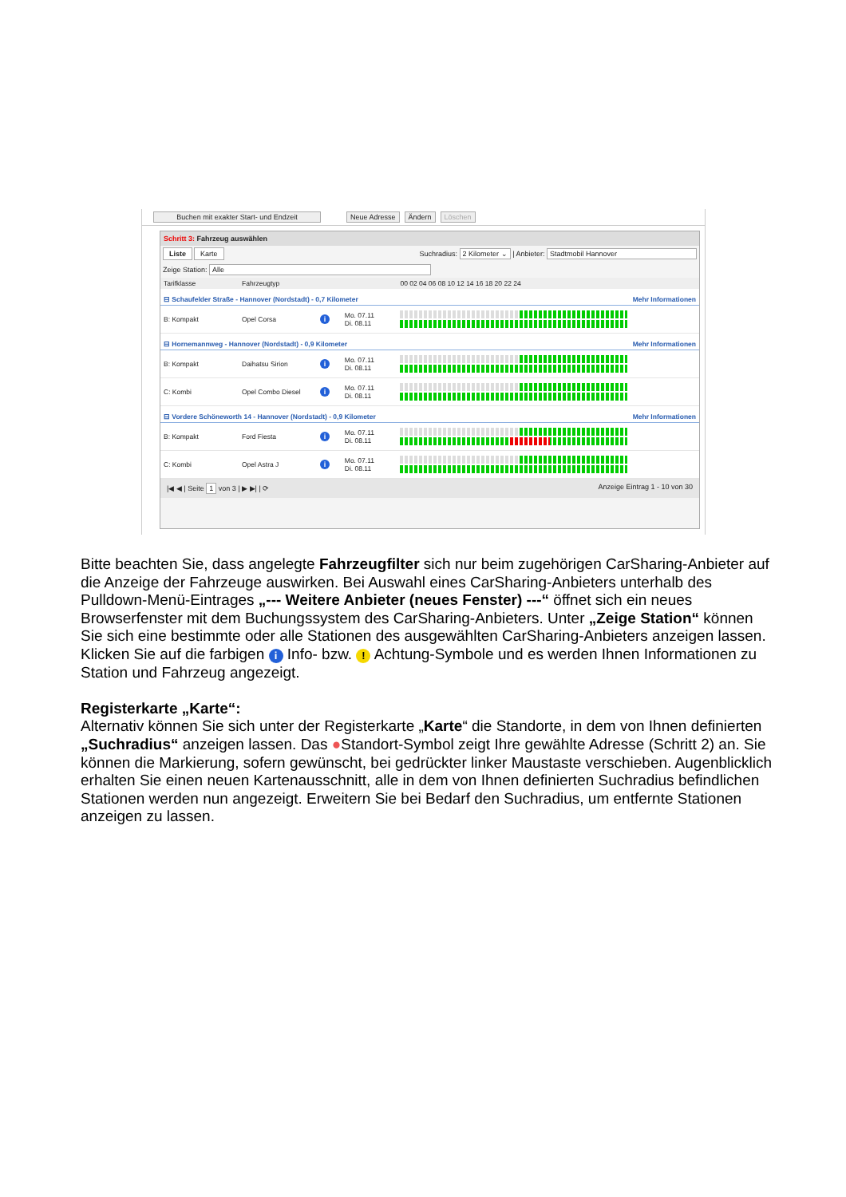Buchen mit exakter Start- und Endzeit Neue Adresse Ändern Löschen
Schritt 3: Fahrzeug auswählen
Liste Karte
Suchradius: 2 Kilometer ⌄ | Anbieter: Stadtmobil Hannover
Zeige Station: Alle
| Tarifklasse | Fahrzeugtyp | | | 00 02 04 06 08 10 12 14 16 18 20 22 24 |
| --- | --- | --- | --- | --- |
| ⊟ Schaufelder Straße - Hannover (Nordstadt) - 0,7 Kilometer | | | | Mehr Informationen |
| B: Kompakt | Opel Corsa | i | Mo. 07.11 Di. 08.11 | |
| ⊟ Hornemannweg - Hannover (Nordstadt) - 0,9 Kilometer | | | | Mehr Informationen |
| B: Kompakt | Daihatsu Sirion | i | Mo. 07.11 Di. 08.11 | |
| C: Kombi | Opel Combo Diesel | i | Mo. 07.11 Di. 08.11 | |
| ⊟ Vordere Schöneworth 14 - Hannover (Nordstadt) - 0,9 Kilometer | | | | Mehr Informationen |
| B: Kompakt | Ford Fiesta | i | Mo. 07.11 Di. 08.11 | |
| C: Kombi | Opel Astra J | i | Mo. 07.11 Di. 08.11 | |
|◀ ◀ | Seite 1 von 3 | ▶ ▶| | ⟳ Anzeige Eintrag 1 - 10 von 30
Bitte beachten Sie, dass angelegte Fahrzeugfilter sich nur beim zugehörigen CarSharing-Anbieter auf die Anzeige der Fahrzeuge auswirken. Bei Auswahl eines CarSharing-Anbieters unterhalb des Pulldown-Menü-Eintrages „--- Weitere Anbieter (neues Fenster) ---“ öffnet sich ein neues Browserfenster mit dem Buchungssystem des CarSharing-Anbieters. Unter „Zeige Station“ können Sie sich eine bestimmte oder alle Stationen des ausgewählten CarSharing-Anbieters anzeigen lassen.
Klicken Sie auf die farbigen i Info- bzw. ! Achtung-Symbole und es werden Ihnen Informationen zu Station und Fahrzeug angezeigt.
Registerkarte „Karte“:
Alternativ können Sie sich unter der Registerkarte „Karte“ die Standorte, in dem von Ihnen definierten „Suchradius“ anzeigen lassen. Das ●Standort-Symbol zeigt Ihre gewählte Adresse (Schritt 2) an. Sie können die Markierung, sofern gewünscht, bei gedrückter linker Maustaste verschieben. Augenblicklich erhalten Sie einen neuen Kartenausschnitt, alle in dem von Ihnen definierten Suchradius befindlichen Stationen werden nun angezeigt. Erweitern Sie bei Bedarf den Suchradius, um entfernte Stationen anzeigen zu lassen.